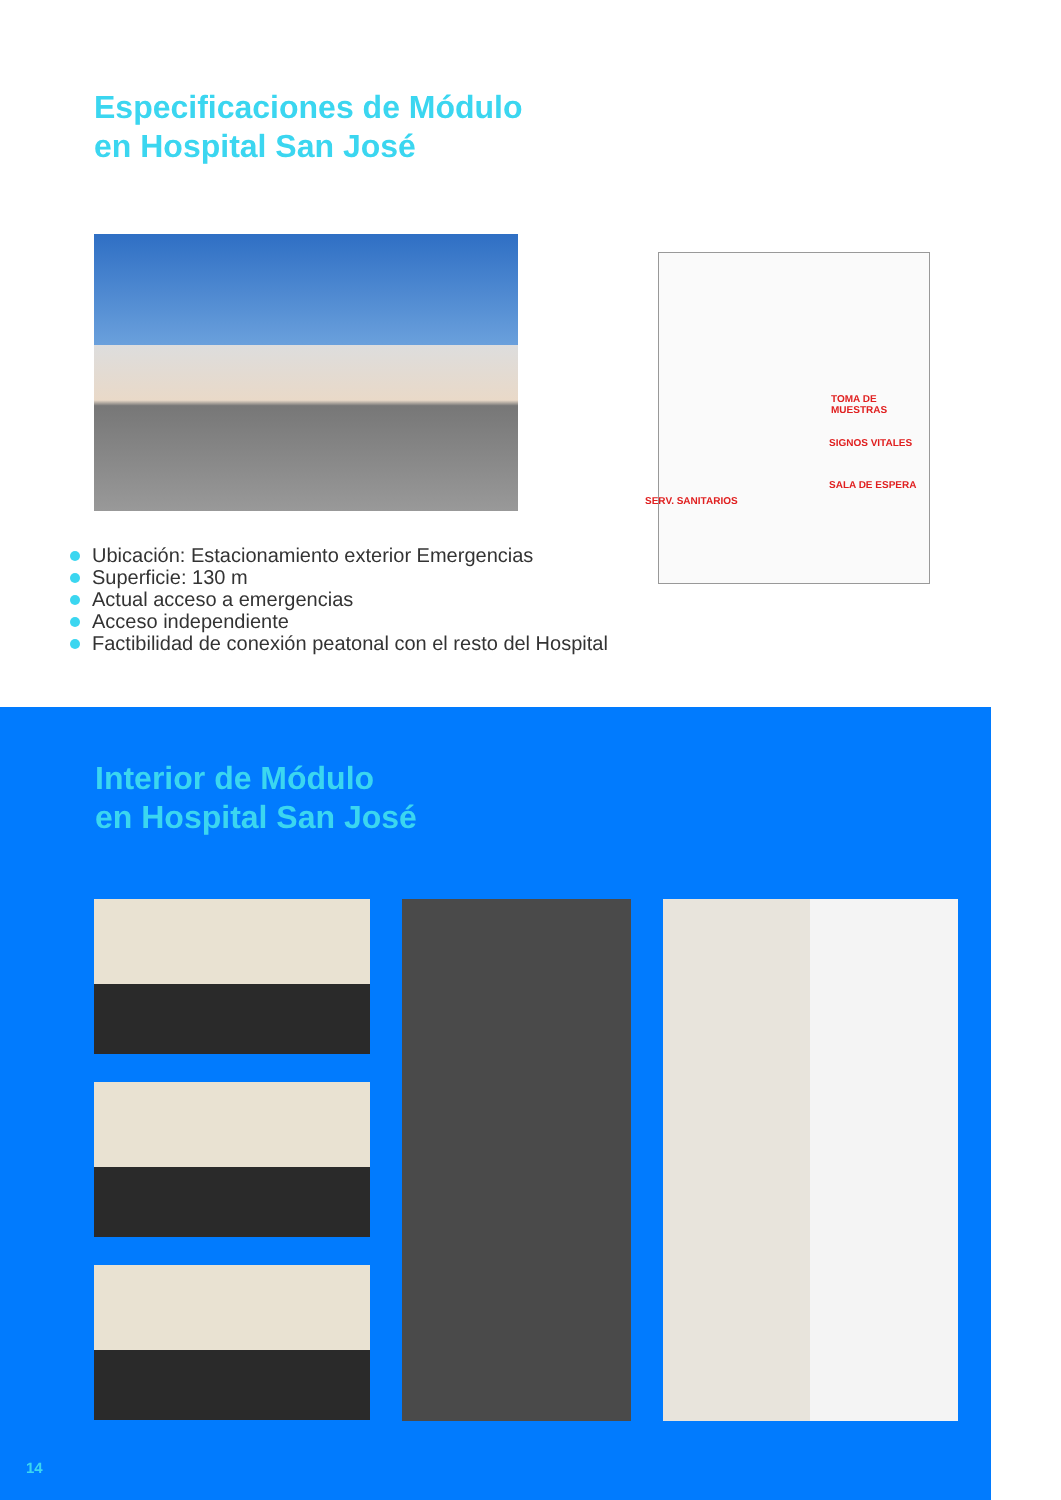Especificaciones de Módulo
en Hospital San José
TOMA DE MUESTRAS
SIGNOS VITALES
SALA DE ESPERA
SERV. SANITARIOS
Ubicación: Estacionamiento exterior Emergencias
Superficie: 130 m
Actual acceso a emergencias
Acceso independiente
Factibilidad de conexión peatonal con el resto del Hospital
Interior de Módulo
en Hospital San José
14